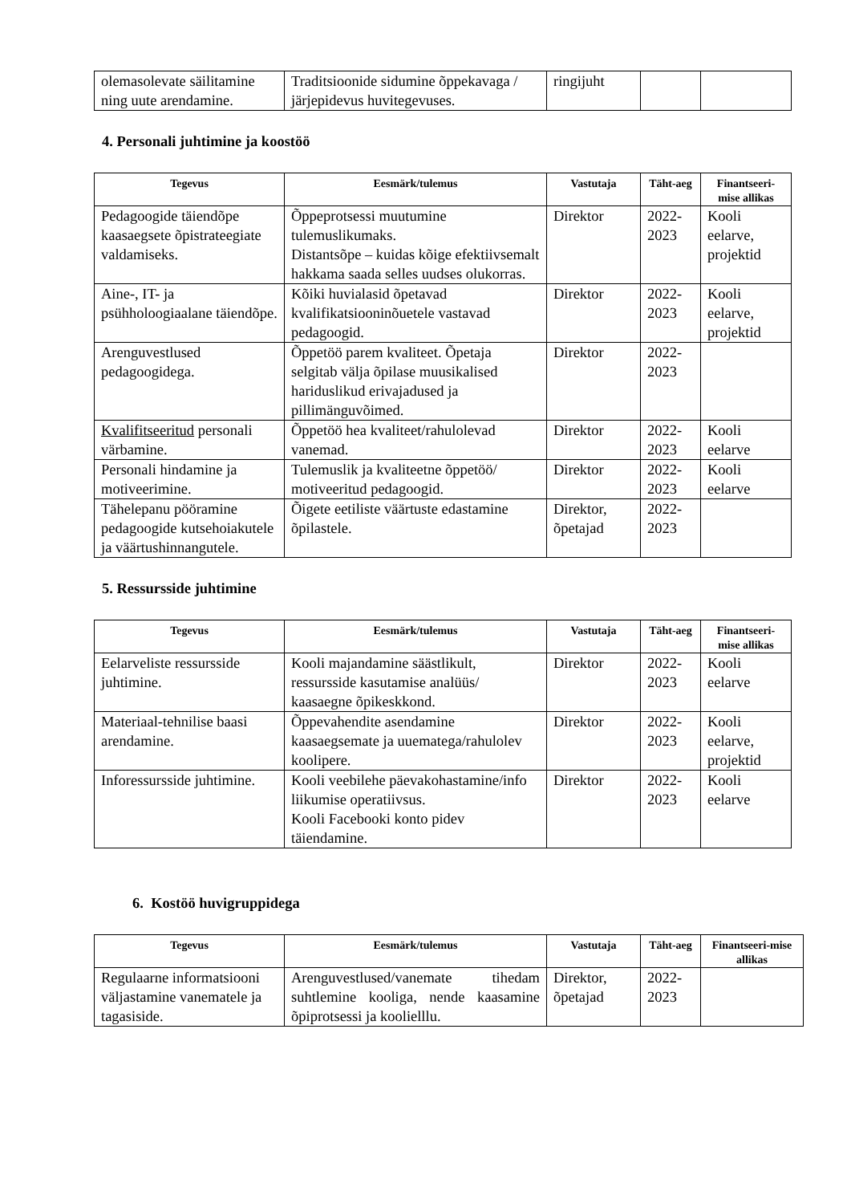| olemasolevate säilitamine ning uute arendamine. | Traditsioonide sidumine õppekavaga / järjepidevus huvitegevuses. | ringijuht | | |
4. Personali juhtimine ja koostöö
| Tegevus | Eesmärk/tulemus | Vastutaja | Täht-aeg | Finantseeri-mise allikas |
| --- | --- | --- | --- | --- |
| Pedagoogide täiendõpe kaasaegsete õpistrateegiate valdamiseks. | Õppeprotsessi muutumine tulemuslikumaks. Distantsõpe – kuidas kõige efektiivsemalt hakkama saada selles uudses olukorras. | Direktor | 2022-2023 | Kooli eelarve, projektid |
| Aine-, IT- ja psühholoogiaalane täiendõpe. | Kõiki huvialasid õpetavad kvalifikatsiooninõuetele vastavad pedagoogid. | Direktor | 2022-2023 | Kooli eelarve, projektid |
| Arenguvestlused pedagoogidega. | Õppetöö parem kvaliteet. Õpetaja selgitab välja õpilase muusikalised hariduslikud erivajadused ja pillimänguvõimed. | Direktor | 2022-2023 | |
| Kvalifitseeritud personali värbamine. | Õppetöö hea kvaliteet/rahulolevad vanemad. | Direktor | 2022-2023 | Kooli eelarve |
| Personali hindamine ja motiveerimine. | Tulemuslik ja kvaliteetne õppetöö/ motiveeritud pedagoogid. | Direktor | 2022-2023 | Kooli eelarve |
| Tähelepanu pööramine pedagoogide kutsehoiakutele ja väärtushinnangutele. | Õigete eetiliste väärtuste edastamine õpilastele. | Direktor, õpetajad | 2022-2023 | |
5. Ressursside juhtimine
| Tegevus | Eesmärk/tulemus | Vastutaja | Täht-aeg | Finantseeri-mise allikas |
| --- | --- | --- | --- | --- |
| Eelarveliste ressursside juhtimine. | Kooli majandamine säästlikult, ressursside kasutamise analüüs/ kaasaegne õpikeskkond. | Direktor | 2022-2023 | Kooli eelarve |
| Materiaal-tehnilise baasi arendamine. | Õppevahendite asendamine kaasaegsemate ja uuematega/rahulolev koolipere. | Direktor | 2022-2023 | Kooli eelarve, projektid |
| Inforessursside juhtimine. | Kooli veebilehe päevakohastamine/info liikumise operatiivsus. Kooli Facebooki konto pidev täiendamine. | Direktor | 2022-2023 | Kooli eelarve |
6. Kostöö huvigruppidega
| Tegevus | Eesmärk/tulemus | Vastutaja | Täht-aeg | Finantseeri-mise allikas |
| --- | --- | --- | --- | --- |
| Regulaarne informatsiooni väljastamine vanematele ja tagasiside. | Arenguvestlused/vanemate tihedam suhtlemine kooliga, nende kaasamine õpiprotsessi ja koolielllu. | Direktor, õpetajad | 2022-2023 | |